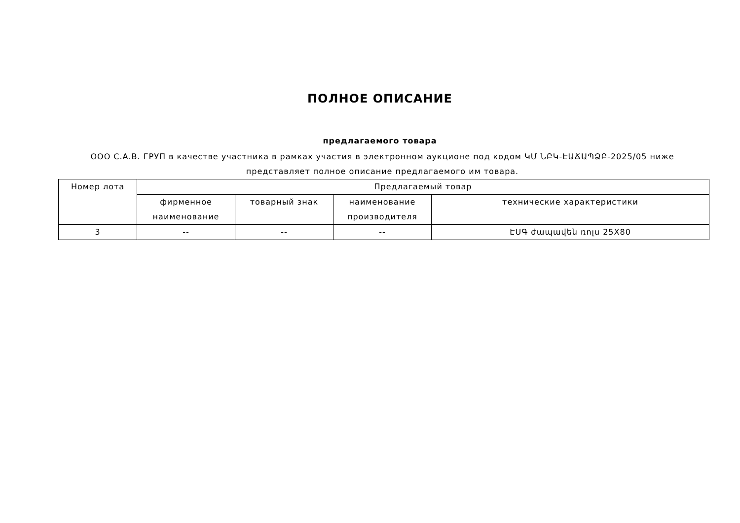ПОЛНОЕ ОПИСАНИЕ
предлагаемого товара
ООО С.А.В. ГРУП в качестве участника в рамках участия в электронном аукционе под кодом ԿՄ ՆԲԿ-ԷԱՃԱՊՁԲ-2025/05 ниже представляет полное описание предлагаемого им товара.
| Номер лота | Предлагаемый товар | | | |
| --- | --- | --- | --- | --- |
| | фирменное наименование | товарный знак | наименование производителя | технические характеристики |
| 3 | -- | -- | -- | ԷՍԳ ժապավեն ռոլս 25X80 |